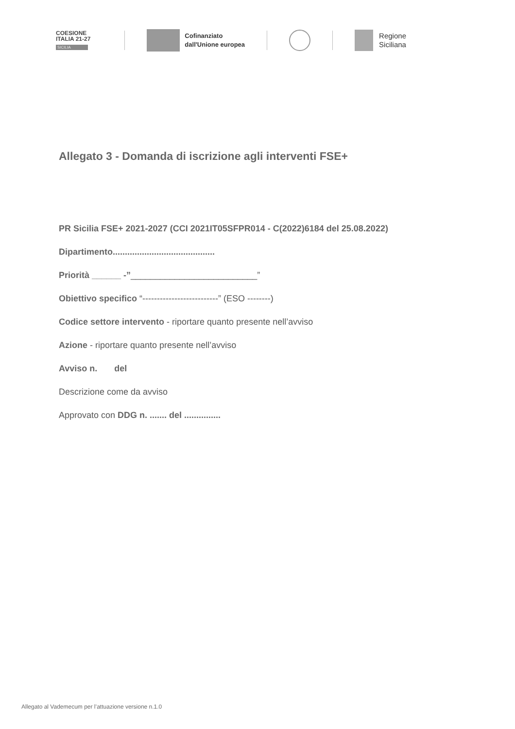COESIONE
ITALIA 21-27
SICILIA
Cofinanziato
dall'Unione europea
Regione
Siciliana
Allegato 3 - Domanda di iscrizione agli interventi FSE+
PR Sicilia FSE+ 2021-2027 (CCI 2021IT05SFPR014 - C(2022)6184 del 25.08.2022)
Dipartimento..........................................
Priorità ______ -”__________________________”
Obiettivo specifico “--------------------------” (ESO --------)
Codice settore intervento - riportare quanto presente nell’avviso
Azione - riportare quanto presente nell’avviso
Avviso n. del
Descrizione come da avviso
Approvato con DDG n. ....... del ...............
Allegato al Vademecum per l’attuazione versione n.1.0